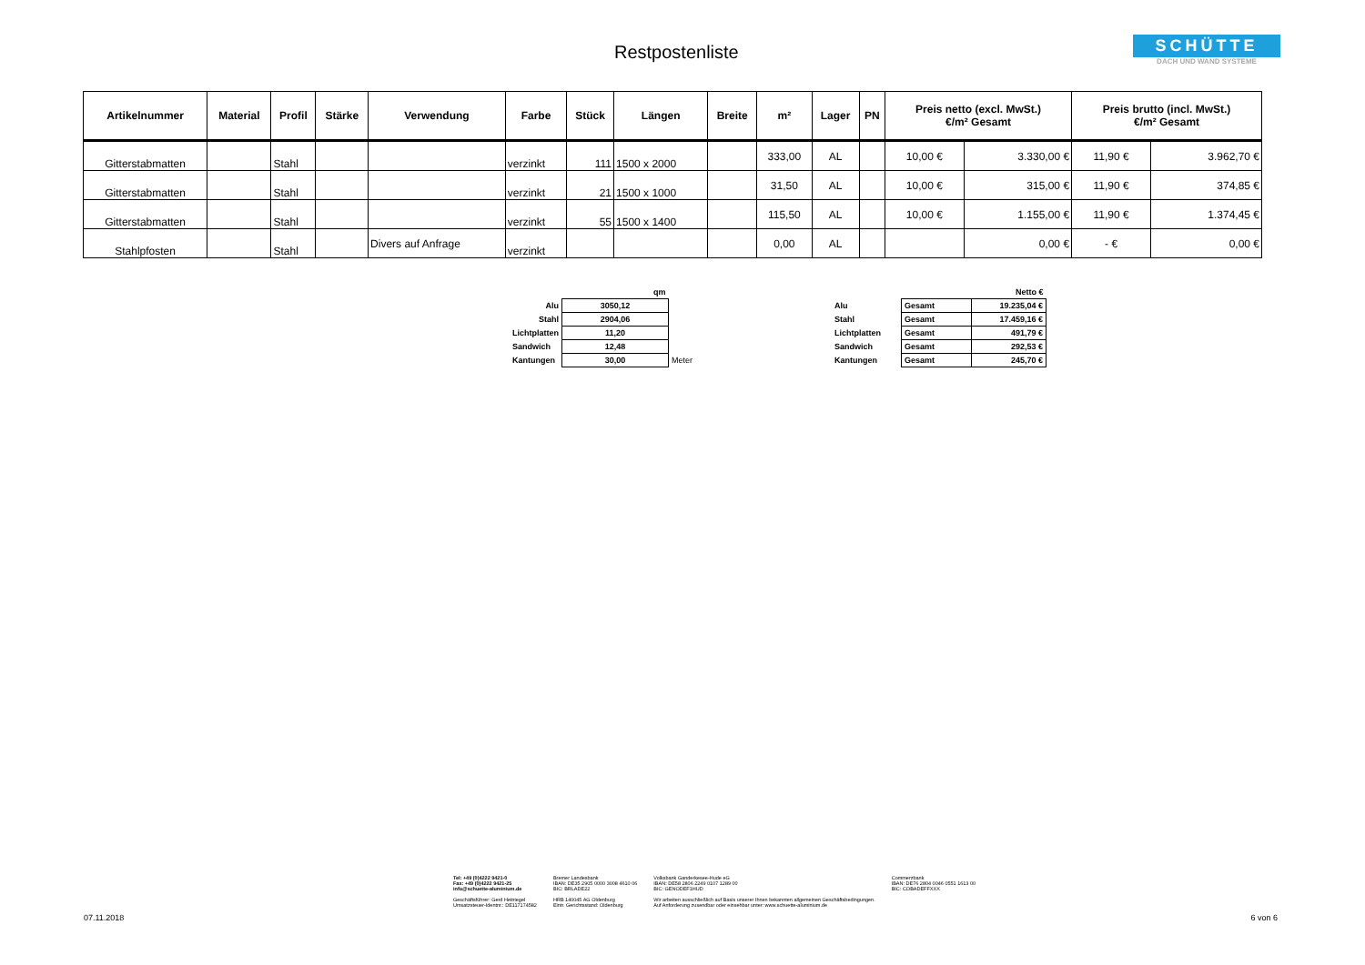Restpostenliste
SCHÜTTE
DACH UND WAND SYSTEME
| Artikelnummer | Material | Profil | Stärke | Verwendung | Farbe | Stück | Längen | Breite | m² | Lager | PN | Preis netto (excl. MwSt.) €/m² Gesamt | | Preis brutto (incl. MwSt.) €/m² Gesamt | |
| --- | --- | --- | --- | --- | --- | --- | --- | --- | --- | --- | --- | --- | --- | --- | --- |
| Gitterstabmatten | | Stahl | | | verzinkt | 111 | 1500 x 2000 | | 333,00 | AL | | 10,00 € | 3.330,00 € | 11,90 € | 3.962,70 € |
| Gitterstabmatten | | Stahl | | | verzinkt | 21 | 1500 x 1000 | | 31,50 | AL | | 10,00 € | 315,00 € | 11,90 € | 374,85 € |
| Gitterstabmatten | | Stahl | | | verzinkt | 55 | 1500 x 1400 | | 115,50 | AL | | 10,00 € | 1.155,00 € | 11,90 € | 1.374,45 € |
| Stahlpfosten | | Stahl | | Divers auf Anfrage | verzinkt | | | | 0,00 | AL | | | 0,00 € | - € | 0,00 € |
| | qm | |
| Alu | 3050,12 | |
| Stahl | 2904,06 | |
| Lichtplatten | 11,20 | |
| Sandwich | 12,48 | |
| Kantungen | 30,00 | Meter |
| | | Netto € |
| Alu | Gesamt | 19.235,04 € |
| Stahl | Gesamt | 17.459,16 € |
| Lichtplatten | Gesamt | 491,79 € |
| Sandwich | Gesamt | 292,53 € |
| Kantungen | Gesamt | 245,70 € |
Tel: +49 (0)4222 9421-0
Fax: +49 (0)4222 9421-25
info@schuette-aluminium.de
Geschäftsführer: Gerd Heitriegel
Umsatzsteuer-Identnr.: DE117174582
Bremer Landesbank
IBAN: DE35 2905 0000 3008 4610 06
BIC: BRLADE22
HRB 140045 AG Oldenburg
Eintr. Gerichtsstand: Oldenburg
Volksbank Ganderkesee-Hude eG
IBAN: DE58 2806 2249 0107 1289 00
BIC: GENODEF1HUD
Wir arbeiten ausschließlich auf Basis unserer Ihnen bekannten allgemeinen Geschäftsbedingungen.
Auf Anforderung zusendbar oder einsehbar unter: www.schuette-aluminium.de
Commerzbank
IBAN: DE76 2804 0046 0551 1613 00
BIC: COBADEFFXXX
07.11.2018 6 von 6